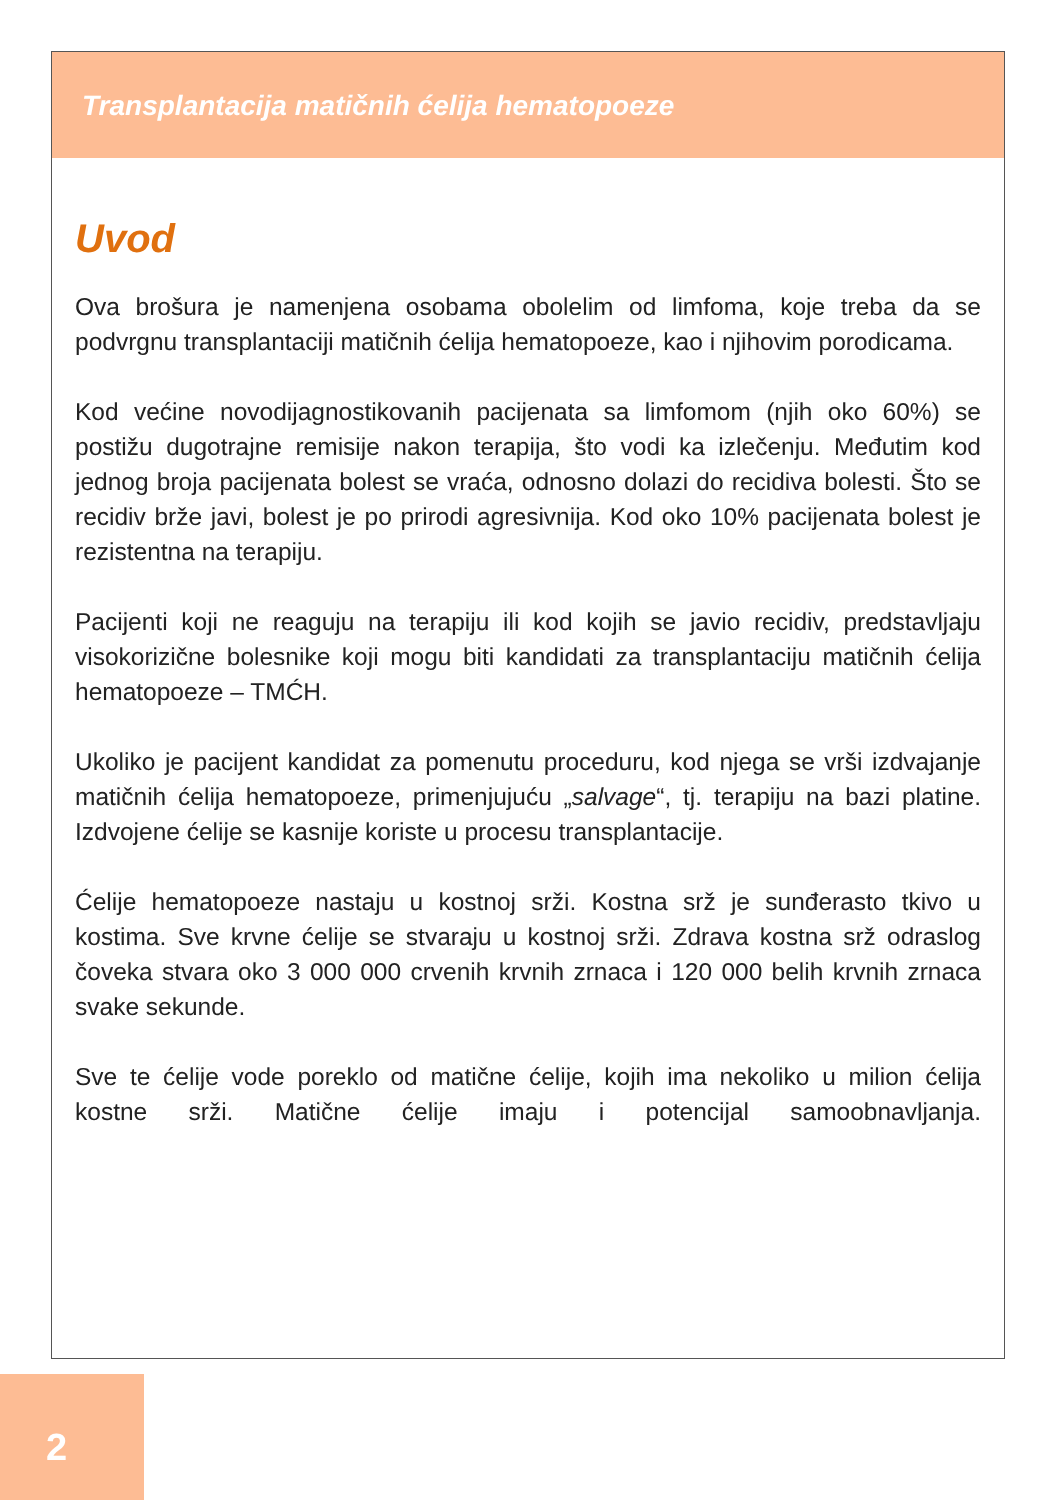Transplantacija matičnih ćelija hematopoeze
Uvod
Ova brošura je namenjena osobama obolelim od limfoma, koje treba da se podvrgnu transplantaciji matičnih ćelija hematopoeze, kao i njihovim porodicama.
Kod većine novodijagnostikovanih pacijenata sa limfomom (njih oko 60%) se postižu dugotrajne remisije nakon terapija, što vodi ka izlečenju. Međutim kod jednog broja pacijenata bolest se vraća, odnosno dolazi do recidiva bolesti. Što se recidiv brže javi, bolest je po prirodi agresivnija. Kod oko 10% pacijenata bolest je rezistentna na terapiju.
Pacijenti koji ne reaguju na terapiju ili kod kojih se javio recidiv, predstavljaju visokorizične bolesnike koji mogu biti kandidati za transplantaciju matičnih ćelija hematopoeze – TMĆH.
Ukoliko je pacijent kandidat za pomenutu proceduru, kod njega se vrši izdvajanje matičnih ćelija hematopoeze, primenjujuću „salvage“, tj. terapiju na bazi platine. Izdvojene ćelije se kasnije koriste u procesu transplantacije.
Ćelije hematopoeze nastaju u kostnoj srži. Kostna srž je sunđerasto tkivo u kostima. Sve krvne ćelije se stvaraju u kostnoj srži. Zdrava kostna srž odraslog čoveka stvara oko 3 000 000 crvenih krvnih zrnaca i 120 000 belih krvnih zrnaca svake sekunde.
Sve te ćelije vode poreklo od matične ćelije, kojih ima nekoliko u milion ćelija kostne srži. Matične ćelije imaju i potencijal samoobnavljanja.
2